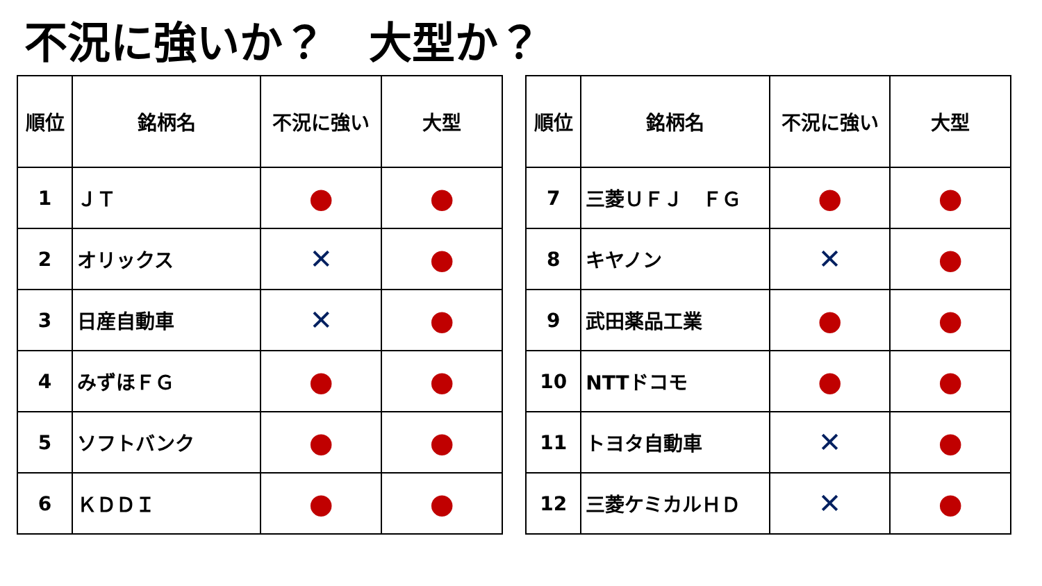不況に強いか？　大型か？
| 順位 | 銘柄名 | 不況に強い | 大型 |
| --- | --- | --- | --- |
| 1 | ＪＴ | ● | ● |
| 2 | オリックス | ✕ | ● |
| 3 | 日産自動車 | ✕ | ● |
| 4 | みずほＦＧ | ● | ● |
| 5 | ソフトバンク | ● | ● |
| 6 | ＫＤＤＩ | ● | ● |
| 順位 | 銘柄名 | 不況に強い | 大型 |
| --- | --- | --- | --- |
| 7 | 三菱ＵＦＪ ＦＧ | ● | ● |
| 8 | キヤノン | ✕ | ● |
| 9 | 武田薬品工業 | ● | ● |
| 10 | NTTドコモ | ● | ● |
| 11 | トヨタ自動車 | ✕ | ● |
| 12 | 三菱ケミカルＨＤ | ✕ | ● |